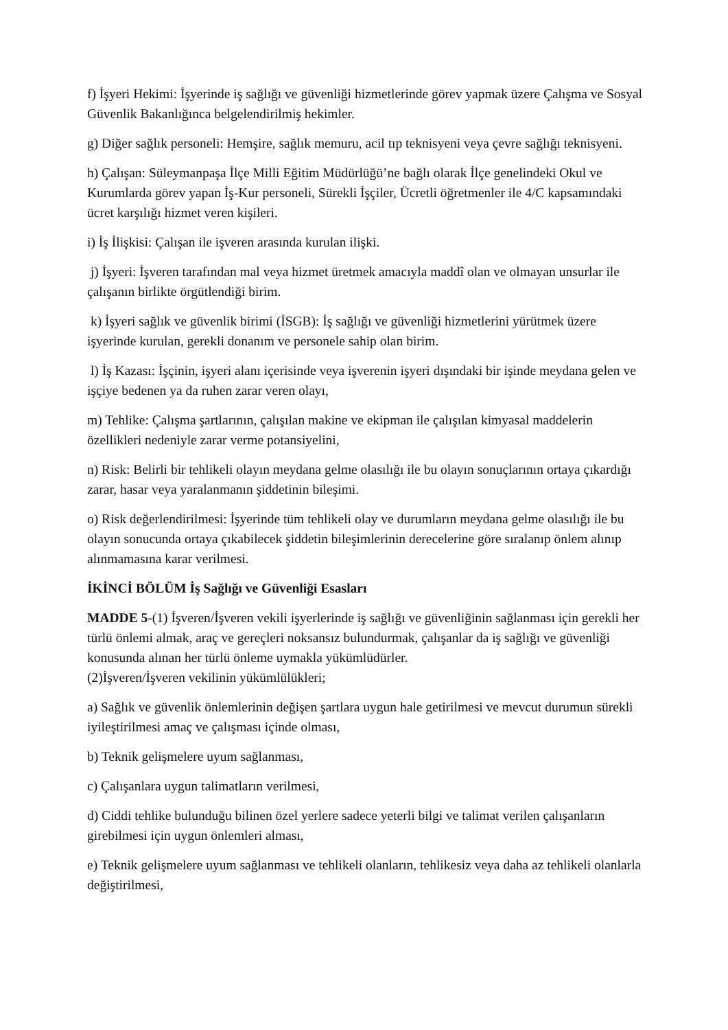f) İşyeri Hekimi: İşyerinde iş sağlığı ve güvenliği hizmetlerinde görev yapmak üzere Çalışma ve Sosyal Güvenlik Bakanlığınca belgelendirilmiş hekimler.
g) Diğer sağlık personeli: Hemşire, sağlık memuru, acil tıp teknisyeni veya çevre sağlığı teknisyeni.
h) Çalışan: Süleymanpaşa İlçe Milli Eğitim Müdürlüğü’ne bağlı olarak İlçe genelindeki Okul ve Kurumlarda görev yapan İş-Kur personeli, Sürekli İşçiler, Ücretli öğretmenler ile 4/C kapsamındaki ücret karşılığı hizmet veren kişileri.
i) İş İlişkisi: Çalışan ile işveren arasında kurulan ilişki.
j) İşyeri: İşveren tarafından mal veya hizmet üretmek amacıyla maddî olan ve olmayan unsurlar ile çalışanın birlikte örgütlendiği birim.
k) İşyeri sağlık ve güvenlik birimi (İSGB): İş sağlığı ve güvenliği hizmetlerini yürütmek üzere işyerinde kurulan, gerekli donanım ve personele sahip olan birim.
l) İş Kazası: İşçinin, işyeri alanı içerisinde veya işverenin işyeri dışındaki bir işinde meydana gelen ve işçiye bedenen ya da ruhen zarar veren olayı,
m) Tehlike: Çalışma şartlarının, çalışılan makine ve ekipman ile çalışılan kimyasal maddelerin özellikleri nedeniyle zarar verme potansiyelini,
n) Risk: Belirli bir tehlikeli olayın meydana gelme olasılığı ile bu olayın sonuçlarının ortaya çıkardığı zarar, hasar veya yaralanmanın şiddetinin bileşimi.
o) Risk değerlendirilmesi: İşyerinde tüm tehlikeli olay ve durumların meydana gelme olasılığı ile bu olayın sonucunda ortaya çıkabilecek şiddetin bileşimlerinin derecelerine göre sıralanıp önlem alınıp alınmamasına karar verilmesi.
İKİNCİ BÖLÜM İş Sağlığı ve Güvenliği Esasları
MADDE 5-(1) İşveren/İşveren vekili işyerlerinde iş sağlığı ve güvenliğinin sağlanması için gerekli her türlü önlemi almak, araç ve gereçleri noksansız bulundurmak, çalışanlar da iş sağlığı ve güvenliği konusunda alınan her türlü önleme uymakla yükümlüdürler.
(2)İşveren/İşveren vekilinin yükümlülükleri;
a) Sağlık ve güvenlik önlemlerinin değişen şartlara uygun hale getirilmesi ve mevcut durumun sürekli iyileştirilmesi amaç ve çalışması içinde olması,
b) Teknik gelişmelere uyum sağlanması,
c) Çalışanlara uygun talimatların verilmesi,
d) Ciddi tehlike bulunduğu bilinen özel yerlere sadece yeterli bilgi ve talimat verilen çalışanların girebilmesi için uygun önlemleri alması,
e) Teknik gelişmelere uyum sağlanması ve tehlikeli olanların, tehlikesiz veya daha az tehlikeli olanlarla değiştirilmesi,